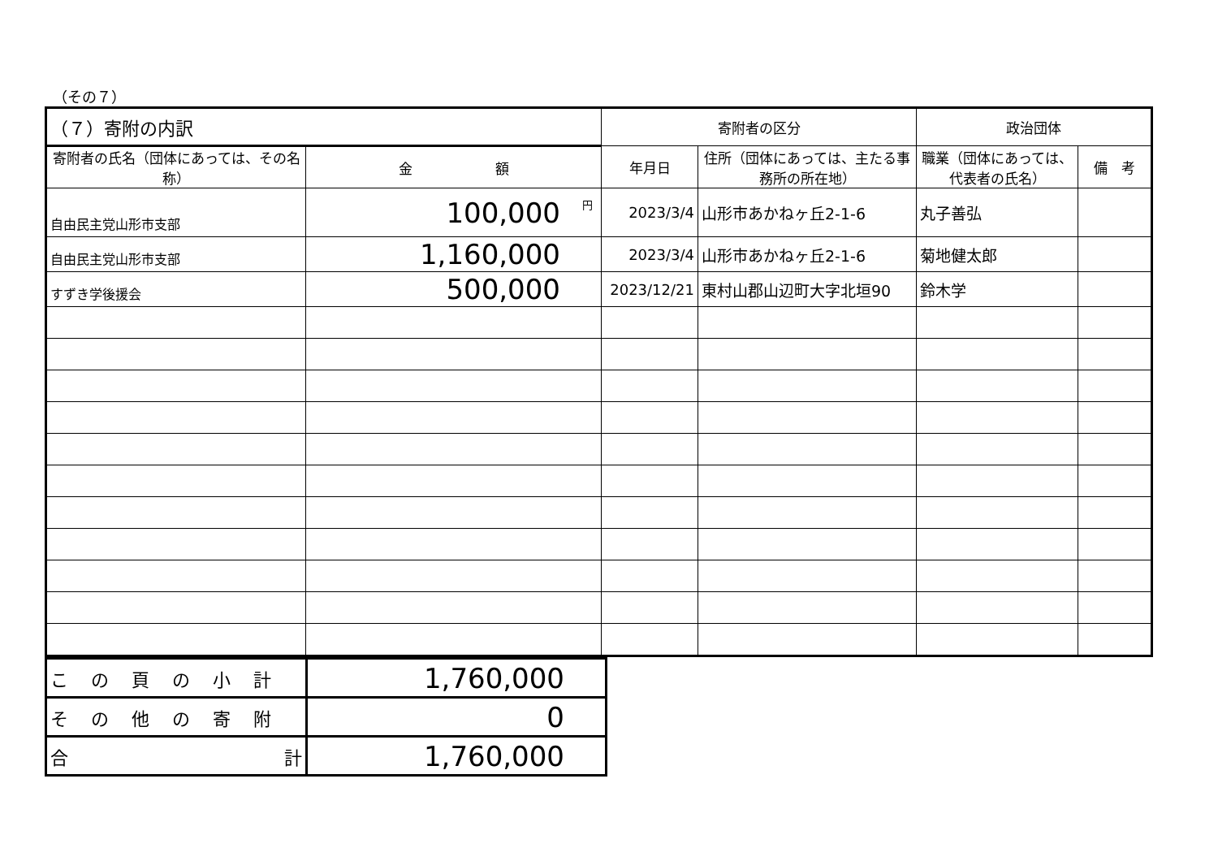（その７）
| （７）寄附の内訳 | | 寄附者の区分 | | 政治団体 | |
| --- | --- | --- | --- | --- | --- |
| 寄附者の氏名（団体にあっては、その名称） | 金 額 | 年月日 | 住所（団体にあっては、主たる事務所の所在地） | 職業（団体にあっては、代表者の氏名） | 備 考 |
| 自由民主党山形市支部 | <sup>円</sup>100,000 | 2023/3/4 | 山形市あかねヶ丘2-1-6 | 丸子善弘 | |
| 自由民主党山形市支部 | 1,160,000 | 2023/3/4 | 山形市あかねヶ丘2-1-6 | 菊地健太郎 | |
| すずき学後援会 | 500,000 | 2023/12/21 | 東村山郡山辺町大字北垣90 | 鈴木学 | |
| この頁の小計 | 1,760,000 |
| その他の寄附 | 0 |
| 合 計 | 1,760,000 |